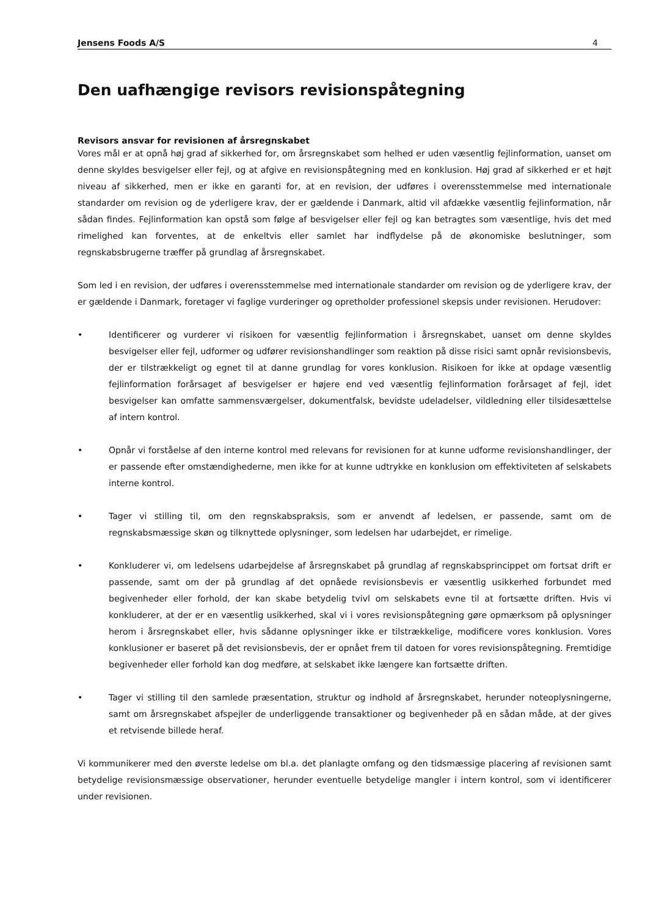Jensens Foods A/S 4
Den uafhængige revisors revisionspåtegning
Revisors ansvar for revisionen af årsregnskabet
Vores mål er at opnå høj grad af sikkerhed for, om årsregnskabet som helhed er uden væsentlig fejlinformation, uanset om denne skyldes besvigelser eller fejl, og at afgive en revisionspåtegning med en konklusion. Høj grad af sikkerhed er et højt niveau af sikkerhed, men er ikke en garanti for, at en revision, der udføres i overensstemmelse med internationale standarder om revision og de yderligere krav, der er gældende i Danmark, altid vil afdække væsentlig fejlinformation, når sådan findes. Fejlinformation kan opstå som følge af besvigelser eller fejl og kan betragtes som væsentlige, hvis det med rimelighed kan forventes, at de enkeltvis eller samlet har indflydelse på de økonomiske beslutninger, som regnskabsbrugerne træffer på grundlag af årsregnskabet.
Som led i en revision, der udføres i overensstemmelse med internationale standarder om revision og de yderligere krav, der er gældende i Danmark, foretager vi faglige vurderinger og opretholder professionel skepsis under revisionen. Herudover:
• Identificerer og vurderer vi risikoen for væsentlig fejlinformation i årsregnskabet, uanset om denne skyldes besvigelser eller fejl, udformer og udfører revisionshandlinger som reaktion på disse risici samt opnår revisionsbevis, der er tilstrækkeligt og egnet til at danne grundlag for vores konklusion. Risikoen for ikke at opdage væsentlig fejlinformation forårsaget af besvigelser er højere end ved væsentlig fejlinformation forårsaget af fejl, idet besvigelser kan omfatte sammensværgelser, dokumentfalsk, bevidste udeladelser, vildledning eller tilsidesættelse af intern kontrol.
• Opnår vi forståelse af den interne kontrol med relevans for revisionen for at kunne udforme revisionshandlinger, der er passende efter omstændighederne, men ikke for at kunne udtrykke en konklusion om effektiviteten af selskabets interne kontrol.
• Tager vi stilling til, om den regnskabspraksis, som er anvendt af ledelsen, er passende, samt om de regnskabsmæssige skøn og tilknyttede oplysninger, som ledelsen har udarbejdet, er rimelige.
• Konkluderer vi, om ledelsens udarbejdelse af årsregnskabet på grundlag af regnskabsprincippet om fortsat drift er passende, samt om der på grundlag af det opnåede revisionsbevis er væsentlig usikkerhed forbundet med begivenheder eller forhold, der kan skabe betydelig tvivl om selskabets evne til at fortsætte driften. Hvis vi konkluderer, at der er en væsentlig usikkerhed, skal vi i vores revisionspåtegning gøre opmærksom på oplysninger herom i årsregnskabet eller, hvis sådanne oplysninger ikke er tilstrækkelige, modificere vores konklusion. Vores konklusioner er baseret på det revisionsbevis, der er opnået frem til datoen for vores revisionspåtegning. Fremtidige begivenheder eller forhold kan dog medføre, at selskabet ikke længere kan fortsætte driften.
• Tager vi stilling til den samlede præsentation, struktur og indhold af årsregnskabet, herunder noteoplysningerne, samt om årsregnskabet afspejler de underliggende transaktioner og begivenheder på en sådan måde, at der gives et retvisende billede heraf.
Vi kommunikerer med den øverste ledelse om bl.a. det planlagte omfang og den tidsmæssige placering af revisionen samt betydelige revisionsmæssige observationer, herunder eventuelle betydelige mangler i intern kontrol, som vi identificerer under revisionen.